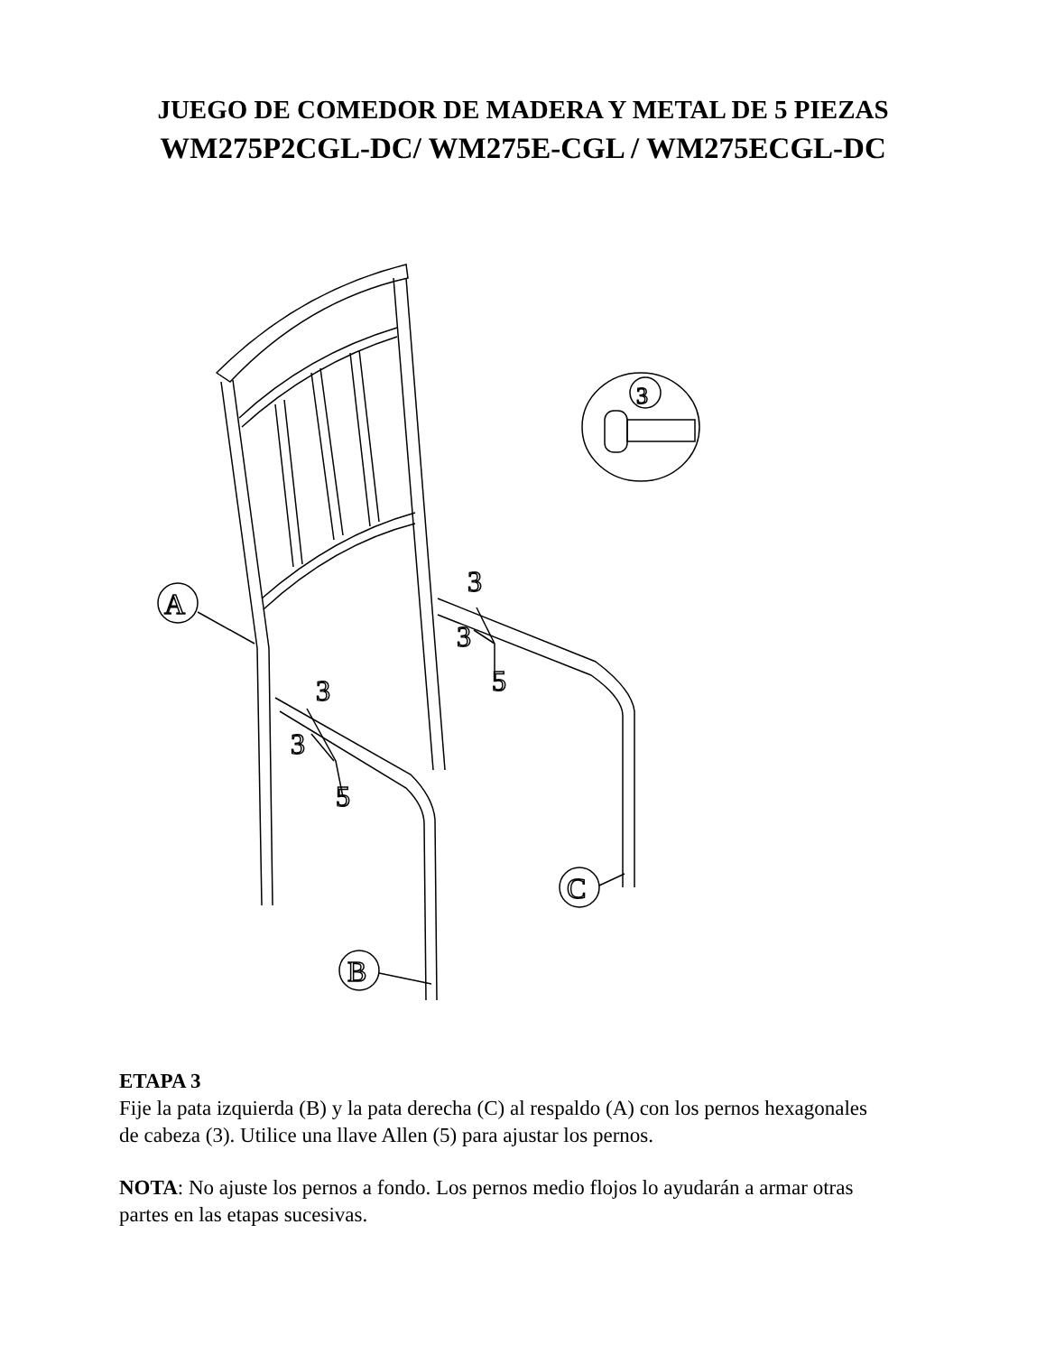JUEGO DE COMEDOR DE MADERA Y METAL DE 5 PIEZAS
WM275P2CGL-DC/ WM275E-CGL / WM275ECGL-DC
A
B
C
3
3
5
3
3
5
3
ETAPA 3
Fije la pata izquierda (B) y la pata derecha (C) al respaldo (A) con los pernos hexagonales de cabeza (3). Utilice una llave Allen (5) para ajustar los pernos.
NOTA: No ajuste los pernos a fondo. Los pernos medio flojos lo ayudarán a armar otras partes en las etapas sucesivas.